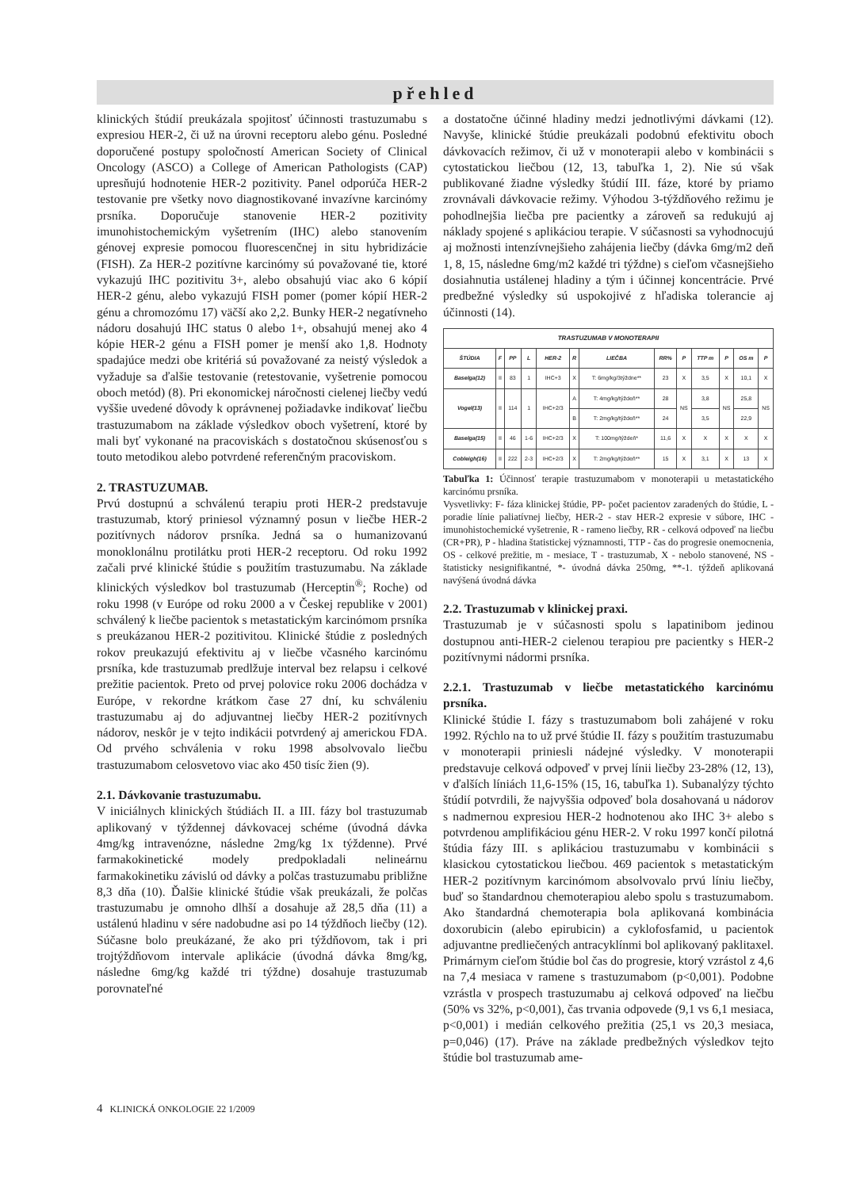přehled
klinických štúdií preukázala spojitosť účinnosti trastuzumabu s expresiou HER-2, či už na úrovni receptoru alebo génu. Posledné doporučené postupy spoločností American Society of Clinical Oncology (ASCO) a College of American Pathologists (CAP) upresňujú hodnotenie HER-2 pozitivity. Panel odporúča HER-2 testovanie pre všetky novo diagnostikované invazívne karcinómy prsníka. Doporučuje stanovenie HER-2 pozitivity imunohistochemickým vyšetrením (IHC) alebo stanovením génovej expresie pomocou fluorescenčnej in situ hybridizácie (FISH). Za HER-2 pozitívne karcinómy sú považované tie, ktoré vykazujú IHC pozitivitu 3+, alebo obsahujú viac ako 6 kópií HER-2 génu, alebo vykazujú FISH pomer (pomer kópií HER-2 génu a chromozómu 17) väčší ako 2,2. Bunky HER-2 negatívneho nádoru dosahujú IHC status 0 alebo 1+, obsahujú menej ako 4 kópie HER-2 génu a FISH pomer je menší ako 1,8. Hodnoty spadajúce medzi obe kritériá sú považované za neistý výsledok a vyžaduje sa ďalšie testovanie (retestovanie, vyšetrenie pomocou oboch metód) (8). Pri ekonomickej náročnosti cielenej liečby vedú vyššie uvedené dôvody k oprávnenej požiadavke indikovať liečbu trastuzumabom na základe výsledkov oboch vyšetrení, ktoré by mali byť vykonané na pracoviskách s dostatočnou skúsenosťou s touto metodikou alebo potvrdené referenčným pracoviskom.
2. TRASTUZUMAB.
Prvú dostupnú a schválenú terapiu proti HER-2 predstavuje trastuzumab, ktorý priniesol významný posun v liečbe HER-2 pozitívnych nádorov prsníka. Jedná sa o humanizovanú monoklonálnu protilátku proti HER-2 receptoru. Od roku 1992 začali prvé klinické štúdie s použitím trastuzumabu. Na základe klinických výsledkov bol trastuzumab (Herceptin<sup>®</sup>; Roche) od roku 1998 (v Európe od roku 2000 a v Českej republike v 2001) schválený k liečbe pacientok s metastatickým karcinómom prsníka s preukázanou HER-2 pozitivitou. Klinické štúdie z posledných rokov preukazujú efektivitu aj v liečbe včasného karcinómu prsníka, kde trastuzumab predlžuje interval bez relapsu i celkové prežitie pacientok. Preto od prvej polovice roku 2006 dochádza v Európe, v rekordne krátkom čase 27 dní, ku schváleniu trastuzumabu aj do adjuvantnej liečby HER-2 pozitívnych nádorov, neskôr je v tejto indikácii potvrdený aj americkou FDA. Od prvého schválenia v roku 1998 absolvovalo liečbu trastuzumabom celosvetovo viac ako 450 tisíc žien (9).
2.1. Dávkovanie trastuzumabu.
V iniciálnych klinických štúdiách II. a III. fázy bol trastuzumab aplikovaný v týždennej dávkovacej schéme (úvodná dávka 4mg/kg intravenózne, následne 2mg/kg 1x týždenne). Prvé farmakokinetické modely predpokladali nelineárnu farmakokinetiku závislú od dávky a polčas trastuzumabu približne 8,3 dňa (10). Ďalšie klinické štúdie však preukázali, že polčas trastuzumabu je omnoho dlhší a dosahuje až 28,5 dňa (11) a ustálenú hladinu v sére nadobudne asi po 14 týždňoch liečby (12). Súčasne bolo preukázané, že ako pri týždňovom, tak i pri trojtýždňovom intervale aplikácie (úvodná dávka 8mg/kg, následne 6mg/kg každé tri týždne) dosahuje trastuzumab porovnateľné
a dostatočne účinné hladiny medzi jednotlivými dávkami (12). Navyše, klinické štúdie preukázali podobnú efektivitu oboch dávkovacích režimov, či už v monoterapii alebo v kombinácii s cytostatickou liečbou (12, 13, tabuľka 1, 2). Nie sú však publikované žiadne výsledky štúdií III. fáze, ktoré by priamo zrovnávali dávkovacie režimy. Výhodou 3-týždňového režimu je pohodlnejšia liečba pre pacientky a zároveň sa redukujú aj náklady spojené s aplikáciou terapie. V súčasnosti sa vyhodnocujú aj možnosti intenzívnejšieho zahájenia liečby (dávka 6mg/m2 deň 1, 8, 15, následne 6mg/m2 každé tri týždne) s cieľom včasnejšieho dosiahnutia ustálenej hladiny a tým i účinnej koncentrácie. Prvé predbežné výsledky sú uspokojivé z hľadiska tolerancie aj účinnosti (14).
| TRASTUZUMAB V MONOTERAPII | | | | | | | | | | | | |
| --- | --- | --- | --- | --- | --- | --- | --- | --- | --- | --- | --- | --- |
| ŠTÚDIA | F | PP | L | HER-2 | R | LIEČBA | RR% | P | TTP m | P | OS m | P |
| Baselga(12) | II | 83 | 1 | IHC+3 | X | T: 6mg/kg/3týždne** | 23 | X | 3,5 | X | 10,1 | X |
| Vogel(13) | II | 114 | 1 | IHC+2/3 | A | T: 4mg/kg/týždeň** | 28 | NS | 3,8 | NS | 25,8 | NS |
| | | | | | B | T: 2mg/kg/týždeň** | 24 | | 3,5 | | 22,9 | |
| Baselga(15) | II | 46 | 1-6 | IHC+2/3 | X | T: 100mg/týždeň* | 11,6 | X | X | X | X | X |
| Cobleigh(16) | II | 222 | 2-3 | IHC+2/3 | X | T: 2mg/kg/týždeň** | 15 | X | 3,1 | X | 13 | X |
Tabuľka 1: Účinnosť terapie trastuzumabom v monoterapii u metastatického karcinómu prsníka.
Vysvetlivky: F- fáza klinickej štúdie, PP- počet pacientov zaradených do štúdie, L - poradie línie paliatívnej liečby, HER-2 - stav HER-2 expresie v súbore, IHC - imunohistochemické vyšetrenie, R - rameno liečby, RR - celková odpoveď na liečbu (CR+PR), P - hladina štatistickej významnosti, TTP - čas do progresie onemocnenia, OS - celkové prežitie, m - mesiace, T - trastuzumab, X - nebolo stanovené, NS - štatisticky nesignifikantné, *- úvodná dávka 250mg, **-1. týždeň aplikovaná navýšená úvodná dávka
2.2. Trastuzumab v klinickej praxi.
Trastuzumab je v súčasnosti spolu s lapatinibom jedinou dostupnou anti-HER-2 cielenou terapiou pre pacientky s HER-2 pozitívnymi nádormi prsníka.
2.2.1. Trastuzumab v liečbe metastatického karcinómu prsníka.
Klinické štúdie I. fázy s trastuzumabom boli zahájené v roku 1992. Rýchlo na to už prvé štúdie II. fázy s použitím trastuzumabu v monoterapii priniesli nádejné výsledky. V monoterapii predstavuje celková odpoveď v prvej línii liečby 23-28% (12, 13), v ďalších líniách 11,6-15% (15, 16, tabuľka 1). Subanalýzy týchto štúdií potvrdili, že najvyššia odpoveď bola dosahovaná u nádorov s nadmernou expresiou HER-2 hodnotenou ako IHC 3+ alebo s potvrdenou amplifikáciou génu HER-2. V roku 1997 končí pilotná štúdia fázy III. s aplikáciou trastuzumabu v kombinácii s klasickou cytostatickou liečbou. 469 pacientok s metastatickým HER-2 pozitívnym karcinómom absolvovalo prvú líniu liečby, buď so štandardnou chemoterapiou alebo spolu s trastuzumabom. Ako štandardná chemoterapia bola aplikovaná kombinácia doxorubicin (alebo epirubicin) a cyklofosfamid, u pacientok adjuvantne predliečených antracyklínmi bol aplikovaný paklitaxel. Primárnym cieľom štúdie bol čas do progresie, ktorý vzrástol z 4,6 na 7,4 mesiaca v ramene s trastuzumabom (p<0,001). Podobne vzrástla v prospech trastuzumabu aj celková odpoveď na liečbu (50% vs 32%, p<0,001), čas trvania odpovede (9,1 vs 6,1 mesiaca, p<0,001) i medián celkového prežitia (25,1 vs 20,3 mesiaca, p=0,046) (17). Práve na základe predbežných výsledkov tejto štúdie bol trastuzumab ame-
4 KLINICKÁ ONKOLOGIE 22 1/2009